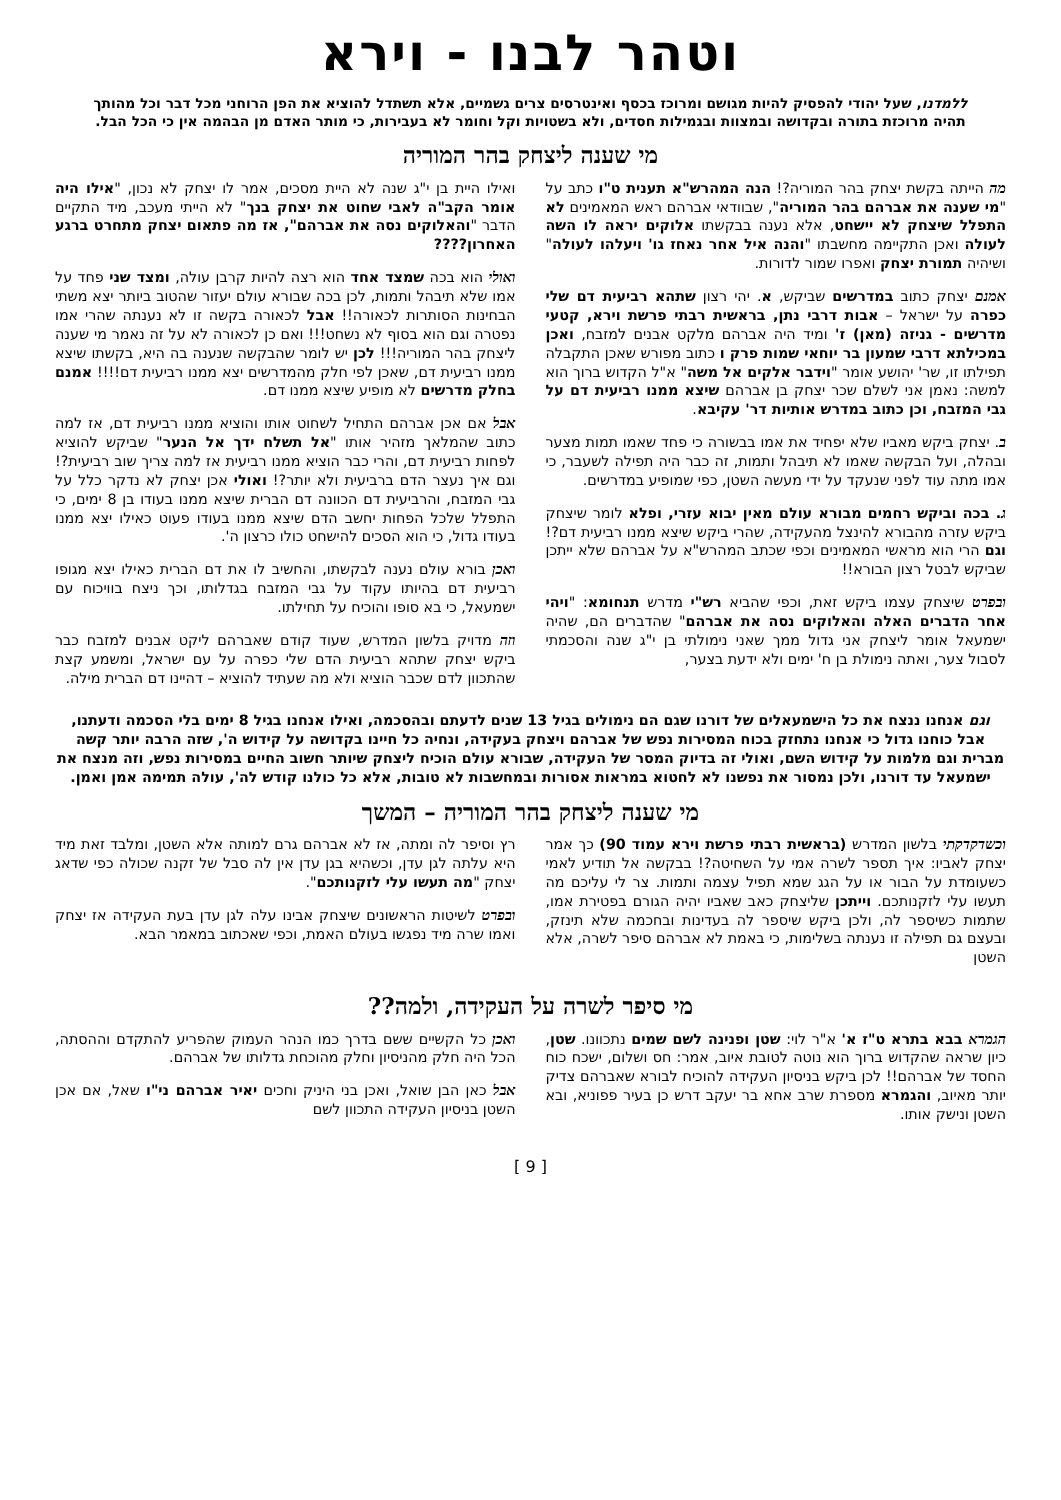וטהר לבנו - וירא
ללמדנו, שעל יהודי להפסיק להיות מגושם ומרוכז בכסף ואינטרסים צרים גשמיים, אלא תשתדל להוציא את הפן הרוחני מכל דבר וכל מהותך תהיה מרוכזת בתורה ובקדושה ובמצוות ובגמילות חסדים, ולא בשטויות וקל וחומר לא בעבירות, כי מותר האדם מן הבהמה אין כי הכל הבל.
מי שענה ליצחק בהר המוריה
מה הייתה בקשת יצחק בהר המוריה?! הנה המהרש"א תענית ט"ו כתב על "מי שענה את אברהם בהר המוריה", שבוודאי אברהם ראש המאמינים לא התפלל שיצחק לא יישחט, אלא נענה בבקשתו אלוקים יראה לו השה לעולה ואכן התקיימה מחשבתו "והנה איל אחר נאחז גו' ויעלהו לעולה" ושיהיה תמורת יצחק ואפרו שמור לדורות.
אמנם יצחק כתוב במדרשים שביקש, א. יהי רצון שתהא רביעית דם שלי כפרה על ישראל – אבות דרבי נתן, בראשית רבתי פרשת וירא, קטעי מדרשים - גניזה (מאן) ז' ומיד היה אברהם מלקט אבנים למזבח, ואכן במכילתא דרבי שמעון בר יוחאי שמות פרק ו כתוב מפורש שאכן התקבלה תפילתו זו, שר' יהושע אומר "וידבר אלקים אל משה" א"ל הקדוש ברוך הוא למשה: נאמן אני לשלם שכר יצחק בן אברהם שיצא ממנו רביעית דם על גבי המזבח, וכן כתוב במדרש אותיות דר' עקיבא.
ב. יצחק ביקש מאביו שלא יפחיד את אמו בבשורה כי פחד שאמו תמות מצער ובהלה, ועל הבקשה שאמו לא תיבהל ותמות, זה כבר היה תפילה לשעבר, כי אמו מתה עוד לפני שנעקד על ידי מעשה השטן, כפי שמופיע במדרשים.
ג. בכה וביקש רחמים מבורא עולם מאין יבוא עזרי, ופלא לומר שיצחק ביקש עזרה מהבורא להינצל מהעקידה, שהרי ביקש שיצא ממנו רביעית דם?! וגם הרי הוא מראשי המאמינים וכפי שכתב המהרש"א על אברהם שלא ייתכן שביקש לבטל רצון הבורא!!
ובפרט שיצחק עצמו ביקש זאת, וכפי שהביא רש"י מדרש תנחומא: "ויהי אחר הדברים האלה והאלוקים נסה את אברהם" שהדברים הם, שהיה ישמעאל אומר ליצחק אני גדול ממך שאני נימולתי בן י"ג שנה והסכמתי לסבול צער, ואתה נימולת בן ח' ימים ולא ידעת בצער,
ואילו היית בן י"ג שנה לא היית מסכים, אמר לו יצחק לא נכון, "אילו היה אומר הקב"ה לאבי שחוט את יצחק בנך" לא הייתי מעכב, מיד התקיים הדבר "והאלוקים נסה את אברהם", אז מה פתאום יצחק מתחרט ברגע האחרון????
ואולי הוא בכה שמצד אחד הוא רצה להיות קרבן עולה, ומצד שני פחד על אמו שלא תיבהל ותמות, לכן בכה שבורא עולם יעזור שהטוב ביותר יצא משתי הבחינות הסותרות לכאורה!! אבל לכאורה בקשה זו לא נענתה שהרי אמו נפטרה וגם הוא בסוף לא נשחט!!! ואם כן לכאורה לא על זה נאמר מי שענה ליצחק בהר המוריה!!! לכן יש לומר שהבקשה שנענה בה היא, בקשתו שיצא ממנו רביעית דם, שאכן לפי חלק מהמדרשים יצא ממנו רביעית דם!!!! אמנם בחלק מדרשים לא מופיע שיצא ממנו דם.
אבל אם אכן אברהם התחיל לשחוט אותו והוציא ממנו רביעית דם, אז למה כתוב שהמלאך מזהיר אותו "אל תשלח ידך אל הנער" שביקש להוציא לפחות רביעית דם, והרי כבר הוציא ממנו רביעית אז למה צריך שוב רביעית?! וגם איך נעצר הדם ברביעית ולא יותר?! ואולי אכן יצחק לא נדקר כלל על גבי המזבח, והרביעית דם הכוונה דם הברית שיצא ממנו בעודו בן 8 ימים, כי התפלל שלכל הפחות יחשב הדם שיצא ממנו בעודו פעוט כאילו יצא ממנו בעודו גדול, כי הוא הסכים להישחט כולו כרצון ה'.
ואכן בורא עולם נענה לבקשתו, והחשיב לו את דם הברית כאילו יצא מגופו רביעית דם בהיותו עקוד על גבי המזבח בגדלותו, וכך ניצח בוויכוח עם ישמעאל, כי בא סופו והוכיח על תחילתו.
וזה מדויק בלשון המדרש, שעוד קודם שאברהם ליקט אבנים למזבח כבר ביקש יצחק שתהא רביעית הדם שלי כפרה על עם ישראל, ומשמע קצת שהתכוון לדם שכבר הוציא ולא מה שעתיד להוציא – דהיינו דם הברית מילה.
וגם אנחנו ננצח את כל הישמעאלים של דורנו שגם הם נימולים בגיל 13 שנים לדעתם ובהסכמה, ואילו אנחנו בגיל 8 ימים בלי הסכמה ודעתנו, אבל כוחנו גדול כי אנחנו נתחזק בכוח המסירות נפש של אברהם ויצחק בעקידה, ונחיה כל חיינו בקדושה על קידוש ה', שזה הרבה יותר קשה מברית וגם מלמות על קידוש השם, ואולי זה בדיוק המסר של העקידה, שבורא עולם הוכיח ליצחק שיותר חשוב החיים במסירות נפש, וזה מנצח את ישמעאל עד דורנו, ולכן נמסור את נפשנו לא לחטוא במראות אסורות ובמחשבות לא טובות, אלא כל כולנו קודש לה', עולה תמימה אמן ואמן.
מי שענה ליצחק בהר המוריה – המשך
וכשדקדקתי בלשון המדרש (בראשית רבתי פרשת וירא עמוד 90) כך אמר יצחק לאביו: איך תספר לשרה אמי על השחיטה?! בבקשה אל תודיע לאמי כשעומדת על הבור או על הגג שמא תפיל עצמה ותמות. צר לי עליכם מה תעשו עלי לזקנותכם. וייתכן שליצחק כאב שאביו יהיה הגורם בפטירת אמו, שתמות כשיספר לה, ולכן ביקש שיספר לה בעדינות ובחכמה שלא תינזק, ובעצם גם תפילה זו נענתה בשלימות, כי באמת לא אברהם סיפר לשרה, אלא השטן
רץ וסיפר לה ומתה, אז לא אברהם גרם למותה אלא השטן, ומלבד זאת מיד היא עלתה לגן עדן, וכשהיא בגן עדן אין לה סבל של זקנה שכולה כפי שדאג יצחק "מה תעשו עלי לזקנותכם".
ובפרט לשיטות הראשונים שיצחק אבינו עלה לגן עדן בעת העקידה אז יצחק ואמו שרה מיד נפגשו בעולם האמת, וכפי שאכתוב במאמר הבא.
מי סיפר לשרה על העקידה, ולמה??
הגמרא בבא בתרא ט"ז א' א"ר לוי: שטן ופנינה לשם שמים נתכוונו. שטן, כיון שראה שהקדוש ברוך הוא נוטה לטובת איוב, אמר: חס ושלום, ישכח כוח החסד של אברהם!! לכן ביקש בניסיון העקידה להוכיח לבורא שאברהם צדיק יותר מאיוב, והגמרא מספרת שרב אחא בר יעקב דרש כן בעיר פפוניא, ובא השטן ונישק אותו.
ואכן כל הקשיים ששם בדרך כמו הנהר העמוק שהפריע להתקדם וההסתה, הכל היה חלק מהניסיון וחלק מהוכחת גדלותו של אברהם.
אבל כאן הבן שואל, ואכן בני היניק וחכים יאיר אברהם ני"ו שאל, אם אכן השטן בניסיון העקידה התכוון לשם
[ 9 ]